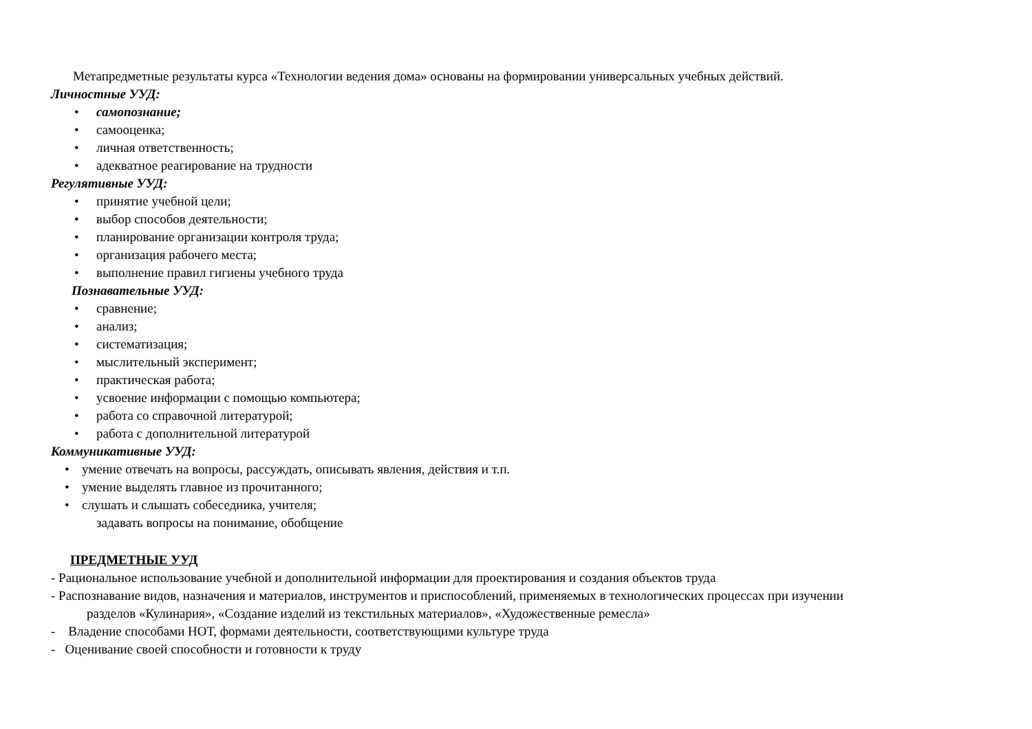Метапредметные результаты курса «Технологии ведения дома» основаны на формировании универсальных учебных действий.
Личностные УУД:
• самопознание;
• самооценка;
• личная ответственность;
• адекватное реагирование на трудности
Регулятивные УУД:
• принятие учебной цели;
• выбор способов деятельности;
• планирование организации контроля труда;
• организация рабочего места;
• выполнение правил гигиены учебного труда
Познавательные УУД:
• сравнение;
• анализ;
• систематизация;
• мыслительный эксперимент;
• практическая работа;
• усвоение информации с помощью компьютера;
• работа со справочной литературой;
• работа с дополнительной литературой
Коммуникативные УУД:
• умение отвечать на вопросы, рассуждать, описывать явления, действия и т.п.
• умение выделять главное из прочитанного;
• слушать и слышать собеседника, учителя;
задавать вопросы на понимание, обобщение
ПРЕДМЕТНЫЕ УУД
- Рациональное использование учебной и дополнительной информации для проектирования и создания объектов труда
- Распознавание видов, назначения и материалов, инструментов и приспособлений, применяемых в технологических процессах при изучении
разделов «Кулинария», «Создание изделий из текстильных материалов», «Художественные ремесла»
- Владение способами НОТ, формами деятельности, соответствующими культуре труда
- Оценивание своей способности и готовности к труду